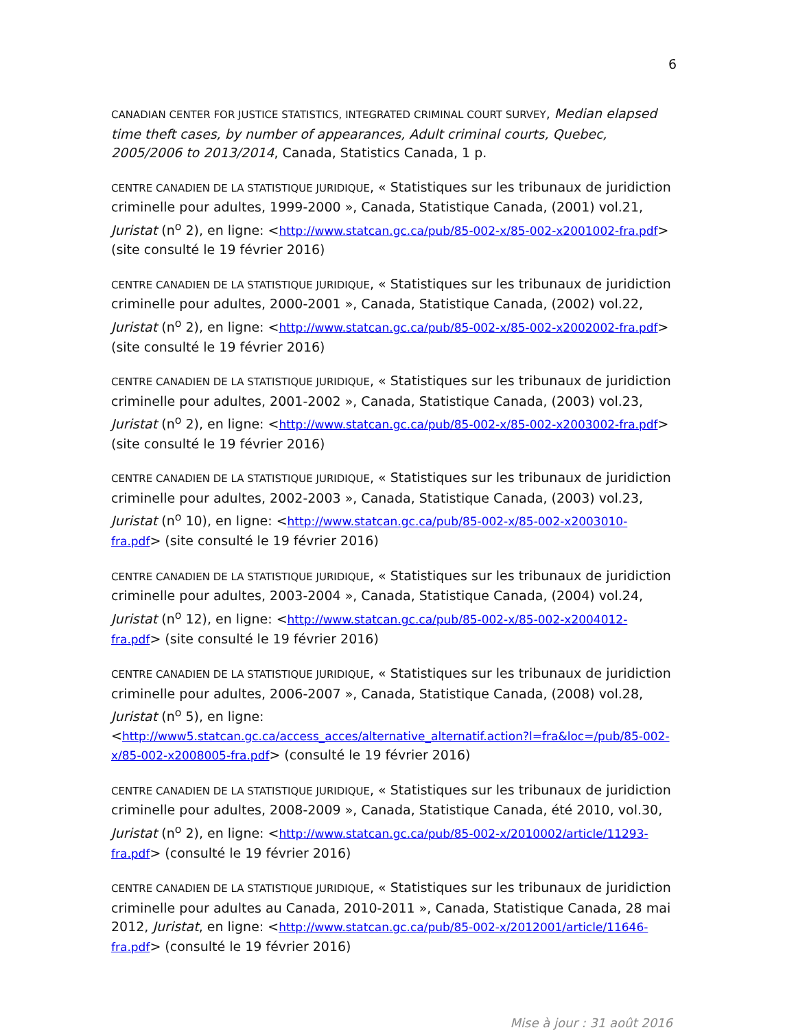6
CANADIAN CENTER FOR JUSTICE STATISTICS, INTEGRATED CRIMINAL COURT SURVEY, Median elapsed time theft cases, by number of appearances, Adult criminal courts, Quebec, 2005/2006 to 2013/2014, Canada, Statistics Canada, 1 p.
CENTRE CANADIEN DE LA STATISTIQUE JURIDIQUE, « Statistiques sur les tribunaux de juridiction criminelle pour adultes, 1999-2000 », Canada, Statistique Canada, (2001) vol.21, Juristat (n<sup>o</sup> 2), en ligne: <http://www.statcan.gc.ca/pub/85-002-x/85-002-x2001002-fra.pdf> (site consulté le 19 février 2016)
CENTRE CANADIEN DE LA STATISTIQUE JURIDIQUE, « Statistiques sur les tribunaux de juridiction criminelle pour adultes, 2000-2001 », Canada, Statistique Canada, (2002) vol.22, Juristat (n<sup>o</sup> 2), en ligne: <http://www.statcan.gc.ca/pub/85-002-x/85-002-x2002002-fra.pdf> (site consulté le 19 février 2016)
CENTRE CANADIEN DE LA STATISTIQUE JURIDIQUE, « Statistiques sur les tribunaux de juridiction criminelle pour adultes, 2001-2002 », Canada, Statistique Canada, (2003) vol.23, Juristat (n<sup>o</sup> 2), en ligne: <http://www.statcan.gc.ca/pub/85-002-x/85-002-x2003002-fra.pdf> (site consulté le 19 février 2016)
CENTRE CANADIEN DE LA STATISTIQUE JURIDIQUE, « Statistiques sur les tribunaux de juridiction criminelle pour adultes, 2002-2003 », Canada, Statistique Canada, (2003) vol.23, Juristat (n<sup>o</sup> 10), en ligne: <http://www.statcan.gc.ca/pub/85-002-x/85-002-x2003010-fra.pdf> (site consulté le 19 février 2016)
CENTRE CANADIEN DE LA STATISTIQUE JURIDIQUE, « Statistiques sur les tribunaux de juridiction criminelle pour adultes, 2003-2004 », Canada, Statistique Canada, (2004) vol.24, Juristat (n<sup>o</sup> 12), en ligne: <http://www.statcan.gc.ca/pub/85-002-x/85-002-x2004012-fra.pdf> (site consulté le 19 février 2016)
CENTRE CANADIEN DE LA STATISTIQUE JURIDIQUE, « Statistiques sur les tribunaux de juridiction criminelle pour adultes, 2006-2007 », Canada, Statistique Canada, (2008) vol.28, Juristat (n<sup>o</sup> 5), en ligne: <http://www5.statcan.gc.ca/access_acces/alternative_alternatif.action?l=fra&loc=/pub/85-002-x/85-002-x2008005-fra.pdf> (consulté le 19 février 2016)
CENTRE CANADIEN DE LA STATISTIQUE JURIDIQUE, « Statistiques sur les tribunaux de juridiction criminelle pour adultes, 2008-2009 », Canada, Statistique Canada, été 2010, vol.30, Juristat (n<sup>o</sup> 2), en ligne: <http://www.statcan.gc.ca/pub/85-002-x/2010002/article/11293-fra.pdf> (consulté le 19 février 2016)
CENTRE CANADIEN DE LA STATISTIQUE JURIDIQUE, « Statistiques sur les tribunaux de juridiction criminelle pour adultes au Canada, 2010-2011 », Canada, Statistique Canada, 28 mai 2012, Juristat, en ligne: <http://www.statcan.gc.ca/pub/85-002-x/2012001/article/11646-fra.pdf> (consulté le 19 février 2016)
Mise à jour : 31 août 2016